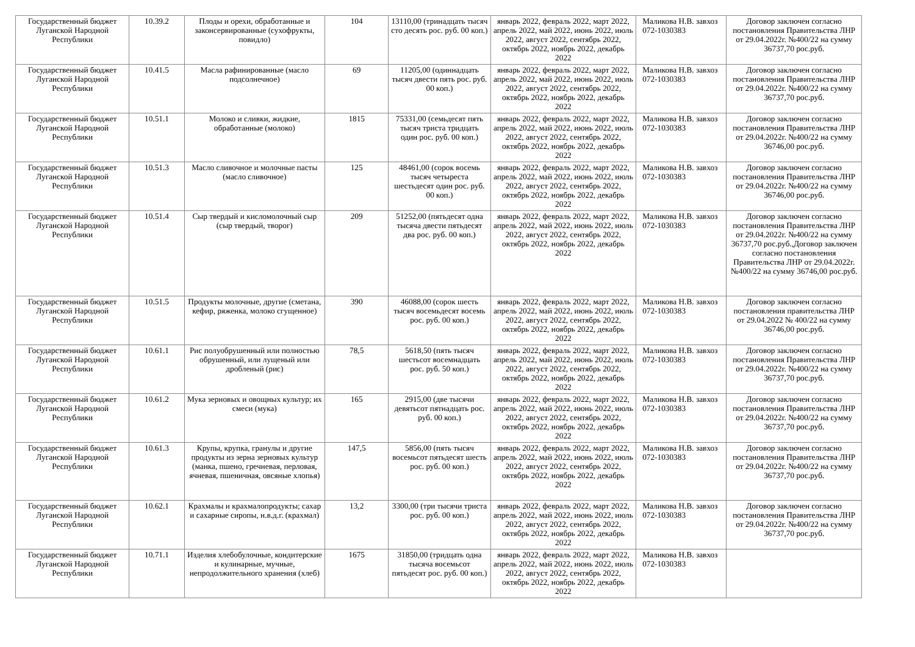| Государственный бюджет Луганской Народной Республики | 10.39.2 | Плоды и орехи, обработанные и законсервированные (сухофрукты, повидло) | 104 | 13110,00 (тринадцать тысяч сто десять рос. руб. 00 коп.) | январь 2022, февраль 2022, март 2022, апрель 2022, май 2022, июнь 2022, июль 2022, август 2022, сентябрь 2022, октябрь 2022, ноябрь 2022, декабрь 2022 | Маликова Н.В. завхоз 072-1030383 | Договор заключен согласно постановления Правительства ЛНР от 29.04.2022г. №400/22 на сумму 36737,70 рос.руб. |
| Государственный бюджет Луганской Народной Республики | 10.41.5 | Масла рафинированные (масло подсолнечное) | 69 | 11205,00 (одиннадцать тысяч двести пять рос. руб. 00 коп.) | январь 2022, февраль 2022, март 2022, апрель 2022, май 2022, июнь 2022, июль 2022, август 2022, сентябрь 2022, октябрь 2022, ноябрь 2022, декабрь 2022 | Маликова Н.В. завхоз 072-1030383 | Договор заключен согласно постановления Правительства ЛНР от 29.04.2022г. №400/22 на сумму 36737,70 рос.руб. |
| Государственный бюджет Луганской Народной Республики | 10.51.1 | Молоко и сливки, жидкие, обработанные (молоко) | 1815 | 75331,00 (семьдесят пять тысяч триста тридцать один рос. руб. 00 коп.) | январь 2022, февраль 2022, март 2022, апрель 2022, май 2022, июнь 2022, июль 2022, август 2022, сентябрь 2022, октябрь 2022, ноябрь 2022, декабрь 2022 | Маликова Н.В. завхоз 072-1030383 | Договор заключен согласно постановления Правительства ЛНР от 29.04.2022г. №400/22 на сумму 36746,00 рос.руб. |
| Государственный бюджет Луганской Народной Республики | 10.51.3 | Масло сливочное и молочные пасты (масло сливочное) | 125 | 48461,00 (сорок восемь тысяч четыреста шестьдесят один рос. руб. 00 коп.) | январь 2022, февраль 2022, март 2022, апрель 2022, май 2022, июнь 2022, июль 2022, август 2022, сентябрь 2022, октябрь 2022, ноябрь 2022, декабрь 2022 | Маликова Н.В. завхоз 072-1030383 | Договор заключен согласно постановления Правительства ЛНР от 29.04.2022г. №400/22 на сумму 36746,00 рос.руб. |
| Государственный бюджет Луганской Народной Республики | 10.51.4 | Сыр твердый и кисломолочный сыр (сыр твердый, творог) | 209 | 51252,00 (пятьдесят одна тысяча двести пятьдесят два рос. руб. 00 коп.) | январь 2022, февраль 2022, март 2022, апрель 2022, май 2022, июнь 2022, июль 2022, август 2022, сентябрь 2022, октябрь 2022, ноябрь 2022, декабрь 2022 | Маликова Н.В. завхоз 072-1030383 | Договор заключен согласно постановления Правительства ЛНР от 29.04.2022г. №400/22 на сумму 36737,70 рос.руб.,Договор заключен согласно постановления Правительства ЛНР от 29.04.2022г. №400/22 на сумму 36746,00 рос.руб. |
| Государственный бюджет Луганской Народной Республики | 10.51.5 | Продукты молочные, другие (сметана, кефир, ряженка, молоко сгущенное) | 390 | 46088,00 (сорок шесть тысяч восемьдесят восемь рос. руб. 00 коп.) | январь 2022, февраль 2022, март 2022, апрель 2022, май 2022, июнь 2022, июль 2022, август 2022, сентябрь 2022, октябрь 2022, ноябрь 2022, декабрь 2022 | Маликова Н.В. завхоз 072-1030383 | Договор заключен согласно постановления правительства ЛНР от 29.04.2022 № 400/22 на сумму 36746,00 рос.руб. |
| Государственный бюджет Луганской Народной Республики | 10.61.1 | Рис полуобрушенный или полностью обрушенный, или лущеный или дробленый (рис) | 78,5 | 5618,50 (пять тысяч шестьсот восемнадцать рос. руб. 50 коп.) | январь 2022, февраль 2022, март 2022, апрель 2022, май 2022, июнь 2022, июль 2022, август 2022, сентябрь 2022, октябрь 2022, ноябрь 2022, декабрь 2022 | Маликова Н.В. завхоз 072-1030383 | Договор заключен согласно постановления Правительства ЛНР от 29.04.2022г. №400/22 на сумму 36737,70 рос.руб. |
| Государственный бюджет Луганской Народной Республики | 10.61.2 | Мука зерновых и овощных культур; их смеси (мука) | 165 | 2915,00 (две тысячи девятьсот пятнадцать рос. руб. 00 коп.) | январь 2022, февраль 2022, март 2022, апрель 2022, май 2022, июнь 2022, июль 2022, август 2022, сентябрь 2022, октябрь 2022, ноябрь 2022, декабрь 2022 | Маликова Н.В. завхоз 072-1030383 | Договор заключен согласно постановления Правительства ЛНР от 29.04.2022г. №400/22 на сумму 36737,70 рос.руб. |
| Государственный бюджет Луганской Народной Республики | 10.61.3 | Крупы, крупка, гранулы и другие продукты из зерна зерновых культур (манка, пшено, гречневая, перловая, ячневая, пшеничная, овсяные хлопья) | 147,5 | 5856,00 (пять тысяч восемьсот пятьдесят шесть рос. руб. 00 коп.) | январь 2022, февраль 2022, март 2022, апрель 2022, май 2022, июнь 2022, июль 2022, август 2022, сентябрь 2022, октябрь 2022, ноябрь 2022, декабрь 2022 | Маликова Н.В. завхоз 072-1030383 | Договор заключен согласно постановления Правительства ЛНР от 29.04.2022г. №400/22 на сумму 36737,70 рос.руб. |
| Государственный бюджет Луганской Народной Республики | 10.62.1 | Крахмалы и крахмалопродукты; сахар и сахарные сиропы, н.в.д.г. (крахмал) | 13,2 | 3300,00 (три тысячи триста рос. руб. 00 коп.) | январь 2022, февраль 2022, март 2022, апрель 2022, май 2022, июнь 2022, июль 2022, август 2022, сентябрь 2022, октябрь 2022, ноябрь 2022, декабрь 2022 | Маликова Н.В. завхоз 072-1030383 | Договор заключен согласно постановления Правительства ЛНР от 29.04.2022г. №400/22 на сумму 36737,70 рос.руб. |
| Государственный бюджет Луганской Народной Республики | 10.71.1 | Изделия хлебобулочные, кондитерские и кулинарные, мучные, непродолжительного хранения (хлеб) | 1675 | 31850,00 (тридцать одна тысяча восемьсот пятьдесят рос. руб. 00 коп.) | январь 2022, февраль 2022, март 2022, апрель 2022, май 2022, июнь 2022, июль 2022, август 2022, сентябрь 2022, октябрь 2022, ноябрь 2022, декабрь 2022 | Маликова Н.В. завхоз 072-1030383 | |